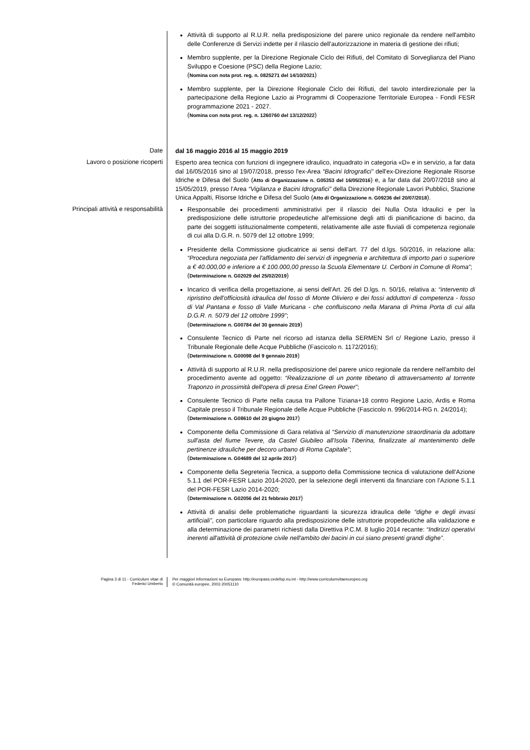Attività di supporto al R.U.R. nella predisposizione del parere unico regionale da rendere nell'ambito delle Conferenze di Servizi indette per il rilascio dell'autorizzazione in materia di gestione dei rifiuti;
Membro supplente, per la Direzione Regionale Ciclo dei Rifiuti, del Comitato di Sorveglianza del Piano Sviluppo e Coesione (PSC) della Regione Lazio;
(Nomina con nota prot. reg. n. 0825271 del 14/10/2021)
Membro supplente, per la Direzione Regionale Ciclo dei Rifiuti, del tavolo interdirezionale per la partecipazione della Regione Lazio ai Programmi di Cooperazione Territoriale Europea - Fondi FESR programmazione 2021 - 2027.
(Nomina con nota prot. reg. n. 1260760 del 13/12/2022)
Date
dal 16 maggio 2016 al 15 maggio 2019
Lavoro o posizione ricoperti
Esperto area tecnica con funzioni di ingegnere idraulico, inquadrato in categoria «D» e in servizio, a far data dal 16/05/2016 sino al 19/07/2018, presso l'ex-Area “Bacini Idrografici” dell'ex-Direzione Regionale Risorse Idriche e Difesa del Suolo (Atto di Organizzazione n. G05353 del 16/05/2016) e, a far data dal 20/07/2018 sino al 15/05/2019, presso l'Area “Vigilanza e Bacini Idrografici” della Direzione Regionale Lavori Pubblici, Stazione Unica Appalti, Risorse Idriche e Difesa del Suolo (Atto di Organizzazione n. G09236 del 20/07/2018).
Principali attività e responsabilità
Responsabile dei procedimenti amministrativi per il rilascio dei Nulla Osta Idraulici e per la predisposizione delle istruttorie propedeutiche all'emissione degli atti di pianificazione di bacino, da parte dei soggetti istituzionalmente competenti, relativamente alle aste fluviali di competenza regionale di cui alla D.G.R. n. 5079 del 12 ottobre 1999;
Presidente della Commissione giudicatrice ai sensi dell'art. 77 del d.lgs. 50/2016, in relazione alla: “Procedura negoziata per l'affidamento dei servizi di ingegneria e architettura di importo pari o superiore a € 40.000,00 e inferiore a € 100.000,00 presso la Scuola Elementare U. Cerboni in Comune di Roma”;
(Determinazione n. G02029 del 25/02/2019)
Incarico di verifica della progettazione, ai sensi dell'Art. 26 del D.lgs. n. 50/16, relativa a: “intervento di ripristino dell'officiosità idraulica del fosso di Monte Oliviero e dei fossi adduttori di competenza - fosso di Val Pantana e fosso di Valle Muricana - che confluiscono nella Marana di Prima Porta di cui alla D.G.R. n. 5079 del 12 ottobre 1999”;
(Determinazione n. G00784 del 30 gennaio 2019)
Consulente Tecnico di Parte nel ricorso ad istanza della SERMEN Srl c/ Regione Lazio, presso il Tribunale Regionale delle Acque Pubbliche (Fascicolo n. 1172/2016);
(Determinazione n. G00098 del 9 gennaio 2019)
Attività di supporto al R.U.R. nella predisposizione del parere unico regionale da rendere nell'ambito del procedimento avente ad oggetto: “Realizzazione di un ponte tibetano di attraversamento al torrente Traponzo in prossimità dell'opera di presa Enel Green Power”;
Consulente Tecnico di Parte nella causa tra Pallone Tiziana+18 contro Regione Lazio, Ardis e Roma Capitale presso il Tribunale Regionale delle Acque Pubbliche (Fascicolo n. 996/2014-RG n. 24/2014);
(Determinazione n. G08610 del 20 giugno 2017)
Componente della Commissione di Gara relativa al “Servizio di manutenzione straordinaria da adottare sull'asta del fiume Tevere, da Castel Giubileo all'Isola Tiberina, finalizzate al mantenimento delle pertinenze idrauliche per decoro urbano di Roma Capitale”;
(Determinazione n. G04689 del 12 aprile 2017)
Componente della Segreteria Tecnica, a supporto della Commissione tecnica di valutazione dell'Azione 5.1.1 del POR-FESR Lazio 2014-2020, per la selezione degli interventi da finanziare con l'Azione 5.1.1 del POR-FESR Lazio 2014-2020;
(Determinazione n. G02056 del 21 febbraio 2017)
Attività di analisi delle problematiche riguardanti la sicurezza idraulica delle “dighe e degli invasi artificiali”, con particolare riguardo alla predisposizione delle istruttorie propedeutiche alla validazione e alla determinazione dei parametri richiesti dalla Direttiva P.C.M. 8 luglio 2014 recante: “Indirizzi operativi inerenti all'attività di protezione civile nell'ambito dei bacini in cui siano presenti grandi dighe”.
Pagina 3 di 11 - Curriculum vitae di
Federici Umberto
Per maggiori informazioni su Europass: http://europass.cedefop.eu.int - http://www.curriculumvitaeeuropeo.org
© Comunità europee, 2003 20051110